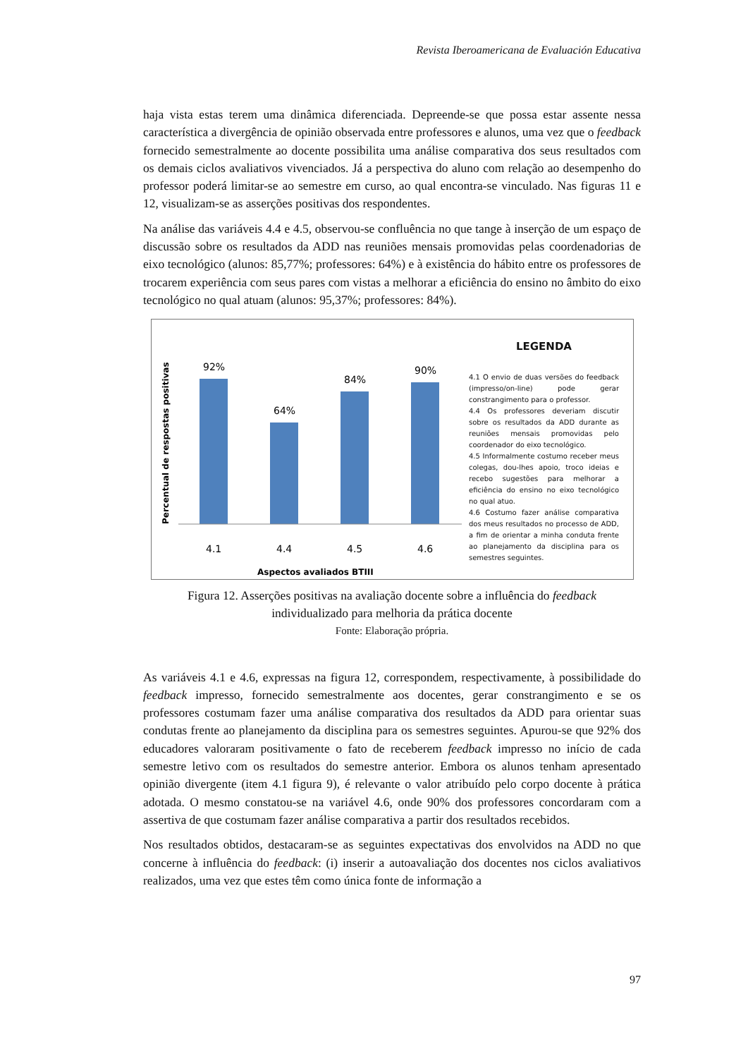Revista Iberoamericana de Evaluación Educativa
haja vista estas terem uma dinâmica diferenciada. Depreende-se que possa estar assente nessa característica a divergência de opinião observada entre professores e alunos, uma vez que o feedback fornecido semestralmente ao docente possibilita uma análise comparativa dos seus resultados com os demais ciclos avaliativos vivenciados. Já a perspectiva do aluno com relação ao desempenho do professor poderá limitar-se ao semestre em curso, ao qual encontra-se vinculado. Nas figuras 11 e 12, visualizam-se as asserções positivas dos respondentes.
Na análise das variáveis 4.4 e 4.5, observou-se confluência no que tange à inserção de um espaço de discussão sobre os resultados da ADD nas reuniões mensais promovidas pelas coordenadorias de eixo tecnológico (alunos: 85,77%; professores: 64%) e à existência do hábito entre os professores de trocarem experiência com seus pares com vistas a melhorar a eficiência do ensino no âmbito do eixo tecnológico no qual atuam (alunos: 95,37%; professores: 84%).
Percentual de respostas positivas
92%
64%
84%
90%
4.1
4.4
4.5
4.6
Aspectos avaliados BTIII
LEGENDA
4.1 O envio de duas versões do feedback (impresso/on-line) pode gerar constrangimento para o professor.
4.4 Os professores deveriam discutir sobre os resultados da ADD durante as reuniões mensais promovidas pelo coordenador do eixo tecnológico.
4.5 Informalmente costumo receber meus colegas, dou-lhes apoio, troco ideias e recebo sugestões para melhorar a eficiência do ensino no eixo tecnológico no qual atuo.
4.6 Costumo fazer análise comparativa dos meus resultados no processo de ADD, a fim de orientar a minha conduta frente ao planejamento da disciplina para os semestres seguintes.
Figura 12. Asserções positivas na avaliação docente sobre a influência do feedback
individualizado para melhoria da prática docente
Fonte: Elaboração própria.
As variáveis 4.1 e 4.6, expressas na figura 12, correspondem, respectivamente, à possibilidade do feedback impresso, fornecido semestralmente aos docentes, gerar constrangimento e se os professores costumam fazer uma análise comparativa dos resultados da ADD para orientar suas condutas frente ao planejamento da disciplina para os semestres seguintes. Apurou-se que 92% dos educadores valoraram positivamente o fato de receberem feedback impresso no início de cada semestre letivo com os resultados do semestre anterior. Embora os alunos tenham apresentado opinião divergente (item 4.1 figura 9), é relevante o valor atribuído pelo corpo docente à prática adotada. O mesmo constatou-se na variável 4.6, onde 90% dos professores concordaram com a assertiva de que costumam fazer análise comparativa a partir dos resultados recebidos.
Nos resultados obtidos, destacaram-se as seguintes expectativas dos envolvidos na ADD no que concerne à influência do feedback: (i) inserir a autoavaliação dos docentes nos ciclos avaliativos realizados, uma vez que estes têm como única fonte de informação a
97